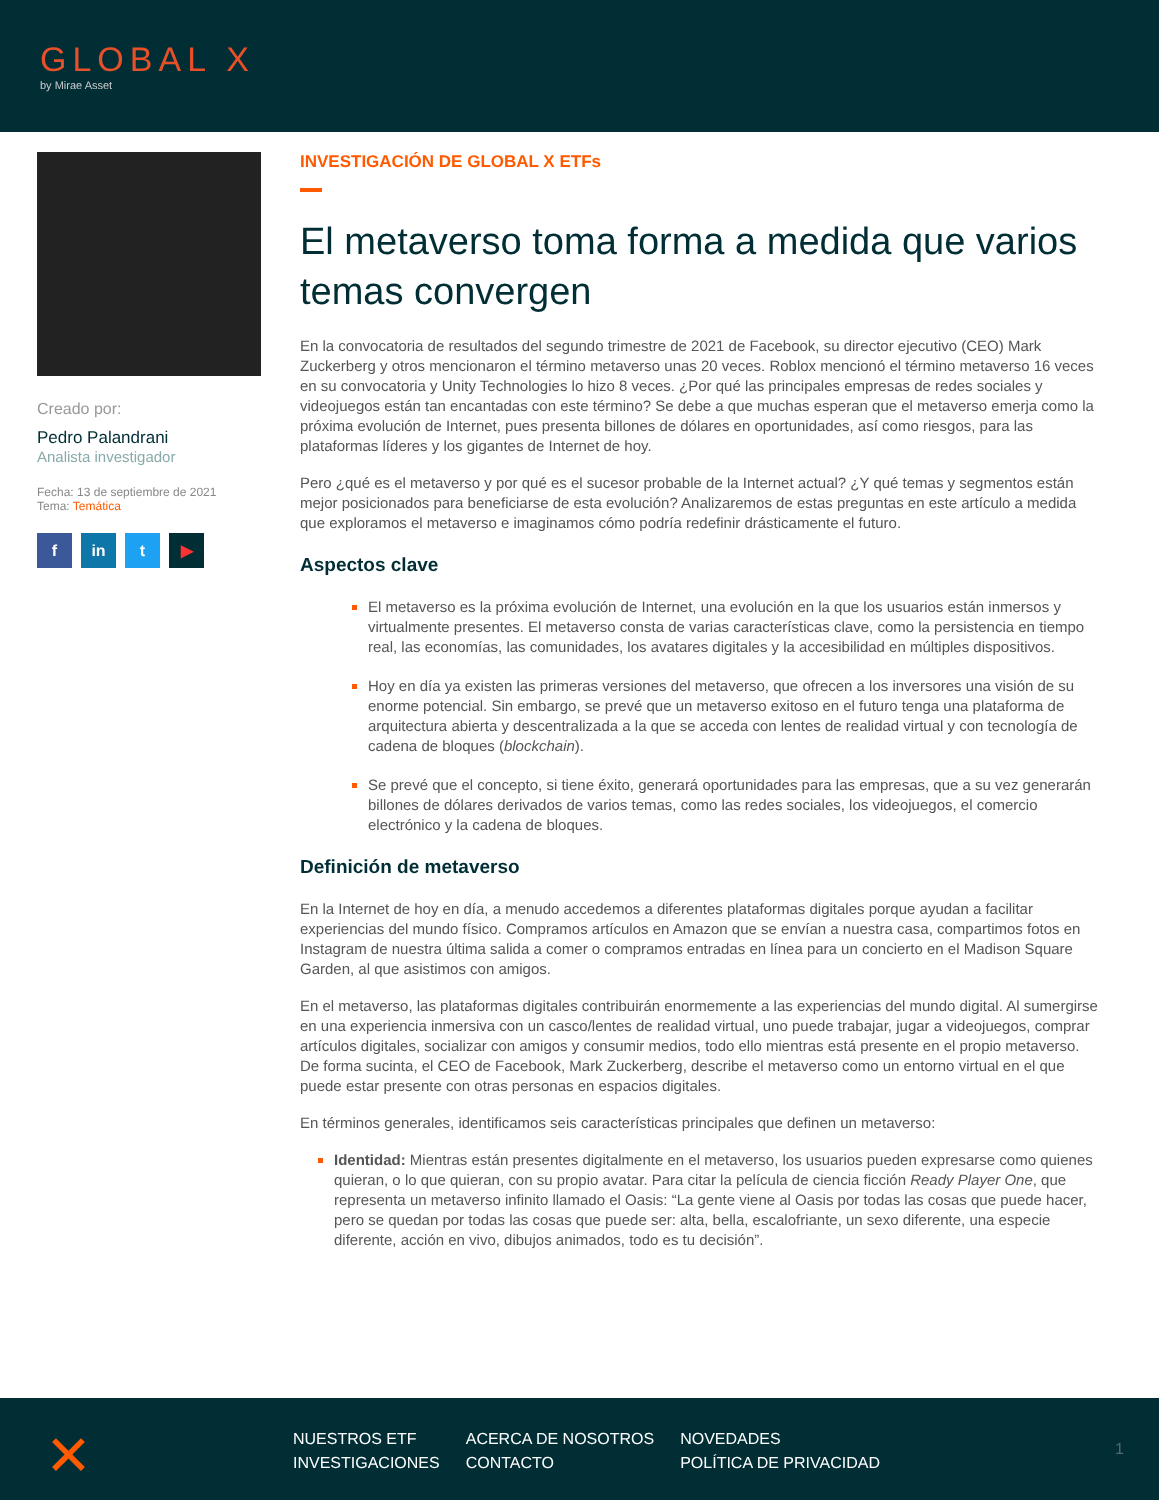GLOBAL X
by Mirae Asset
Creado por:
Pedro Palandrani
Analista investigador
Fecha: 13 de septiembre de 2021
Tema: Temática
f in t ▶
INVESTIGACIÓN DE GLOBAL X ETFs
El metaverso toma forma a medida que varios temas convergen
En la convocatoria de resultados del segundo trimestre de 2021 de Facebook, su director ejecutivo (CEO) Mark Zuckerberg y otros mencionaron el término metaverso unas 20 veces. Roblox mencionó el término metaverso 16 veces en su convocatoria y Unity Technologies lo hizo 8 veces. ¿Por qué las principales empresas de redes sociales y videojuegos están tan encantadas con este término? Se debe a que muchas esperan que el metaverso emerja como la próxima evolución de Internet, pues presenta billones de dólares en oportunidades, así como riesgos, para las plataformas líderes y los gigantes de Internet de hoy.
Pero ¿qué es el metaverso y por qué es el sucesor probable de la Internet actual? ¿Y qué temas y segmentos están mejor posicionados para beneficiarse de esta evolución? Analizaremos de estas preguntas en este artículo a medida que exploramos el metaverso e imaginamos cómo podría redefinir drásticamente el futuro.
Aspectos clave
El metaverso es la próxima evolución de Internet, una evolución en la que los usuarios están inmersos y virtualmente presentes. El metaverso consta de varias características clave, como la persistencia en tiempo real, las economías, las comunidades, los avatares digitales y la accesibilidad en múltiples dispositivos.
Hoy en día ya existen las primeras versiones del metaverso, que ofrecen a los inversores una visión de su enorme potencial. Sin embargo, se prevé que un metaverso exitoso en el futuro tenga una plataforma de arquitectura abierta y descentralizada a la que se acceda con lentes de realidad virtual y con tecnología de cadena de bloques (blockchain).
Se prevé que el concepto, si tiene éxito, generará oportunidades para las empresas, que a su vez generarán billones de dólares derivados de varios temas, como las redes sociales, los videojuegos, el comercio electrónico y la cadena de bloques.
Definición de metaverso
En la Internet de hoy en día, a menudo accedemos a diferentes plataformas digitales porque ayudan a facilitar experiencias del mundo físico. Compramos artículos en Amazon que se envían a nuestra casa, compartimos fotos en Instagram de nuestra última salida a comer o compramos entradas en línea para un concierto en el Madison Square Garden, al que asistimos con amigos.
En el metaverso, las plataformas digitales contribuirán enormemente a las experiencias del mundo digital. Al sumergirse en una experiencia inmersiva con un casco/lentes de realidad virtual, uno puede trabajar, jugar a videojuegos, comprar artículos digitales, socializar con amigos y consumir medios, todo ello mientras está presente en el propio metaverso. De forma sucinta, el CEO de Facebook, Mark Zuckerberg, describe el metaverso como un entorno virtual en el que puede estar presente con otras personas en espacios digitales.
En términos generales, identificamos seis características principales que definen un metaverso:
Identidad: Mientras están presentes digitalmente en el metaverso, los usuarios pueden expresarse como quienes quieran, o lo que quieran, con su propio avatar. Para citar la película de ciencia ficción Ready Player One, que representa un metaverso infinito llamado el Oasis: “La gente viene al Oasis por todas las cosas que puede hacer, pero se quedan por todas las cosas que puede ser: alta, bella, escalofriante, un sexo diferente, una especie diferente, acción en vivo, dibujos animados, todo es tu decisión”.
✕
| NUESTROS ETF | ACERCA DE NOSOTROS | NOVEDADES |
| INVESTIGACIONES | CONTACTO | POLÍTICA DE PRIVACIDAD |
1